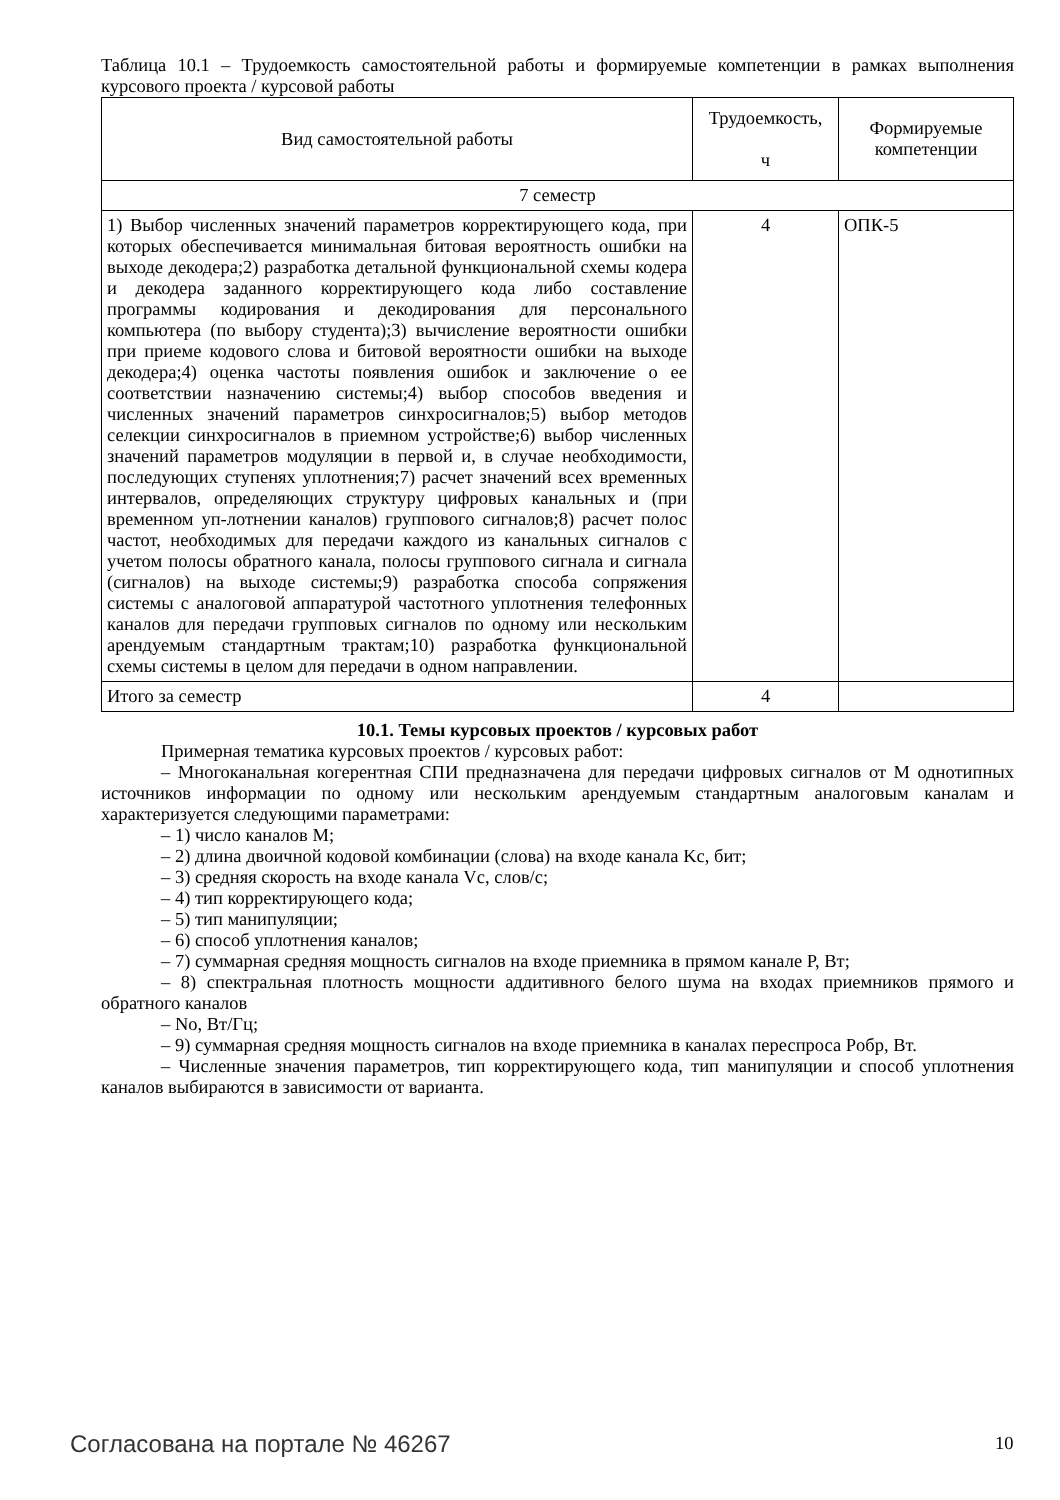Таблица 10.1 – Трудоемкость самостоятельной работы и формируемые компетенции в рамках выполнения курсового проекта / курсовой работы
| Вид самостоятельной работы | Трудоемкость, ч | Формируемые компетенции |
| --- | --- | --- |
| 7 семестр | | |
| 1) Выбор численных значений параметров корректирующего кода, при которых обеспечивается минимальная битовая вероятность ошибки на выходе декодера;2) разработка детальной функциональной схемы кодера и декодера заданного корректирующего кода либо составление программы кодирования и декодирования для персонального компьютера (по выбору студента);3) вычисление вероятности ошибки при приеме кодового слова и битовой вероятности ошибки на выходе декодера;4) оценка частоты появления ошибок и заключение о ее соответствии назначению системы;4) выбор способов введения и численных значений параметров синхросигналов;5) выбор методов селекции синхросигналов в приемном устройстве;6) выбор численных значений параметров модуляции в первой и, в случае необходимости, последующих ступенях уплотнения;7) расчет значений всех временных интервалов, определяющих структуру цифровых канальных и (при временном уп-лотнении каналов) группового сигналов;8) расчет полос частот, необходимых для передачи каждого из канальных сигналов с учетом полосы обратного канала, полосы группового сигнала и сигнала (сигналов) на выходе системы;9) разработка способа сопряжения системы с аналоговой аппаратурой частотного уплотнения телефонных каналов для передачи групповых сигналов по одному или нескольким арендуемым стандартным трактам;10) разработка функциональной схемы системы в целом для передачи в одном направлении. | 4 | ОПК-5 |
| Итого за семестр | 4 | |
10.1. Темы курсовых проектов / курсовых работ
Примерная тематика курсовых проектов / курсовых работ:
– Многоканальная когерентная СПИ предназначена для передачи цифровых сигналов от M однотипных источников информации по одному или нескольким арендуемым стандартным аналоговым каналам и характеризуется следующими параметрами:
– 1) число каналов M;
– 2) длина двоичной кодовой комбинации (слова) на входе канала Kс, бит;
– 3) средняя скорость на входе канала Vс, слов/с;
– 4) тип корректирующего кода;
– 5) тип манипуляции;
– 6) способ уплотнения каналов;
– 7) суммарная средняя мощность сигналов на входе приемника в прямом канале P, Вт;
– 8) спектральная плотность мощности аддитивного белого шума на входах приемников прямого и обратного каналов
– No, Вт/Гц;
– 9) суммарная средняя мощность сигналов на входе приемника в каналах переспроса Pобр, Вт.
– Численные значения параметров, тип корректирующего кода, тип манипуляции и способ уплотнения каналов выбираются в зависимости от варианта.
Согласована на портале № 46267 10